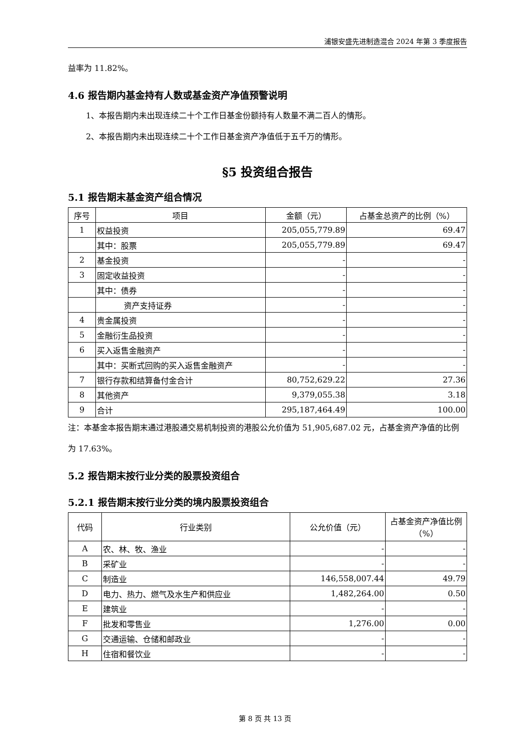浦银安盛先进制造混合 2024 年第 3 季度报告
益率为 11.82%。
4.6 报告期内基金持有人数或基金资产净值预警说明
1、本报告期内未出现连续二十个工作日基金份额持有人数量不满二百人的情形。
2、本报告期内未出现连续二十个工作日基金资产净值低于五千万的情形。
§5 投资组合报告
5.1 报告期末基金资产组合情况
| 序号 | 项目 | 金额（元） | 占基金总资产的比例（%） |
| --- | --- | --- | --- |
| 1 | 权益投资 | 205,055,779.89 | 69.47 |
| | 其中：股票 | 205,055,779.89 | 69.47 |
| 2 | 基金投资 | - | - |
| 3 | 固定收益投资 | - | - |
| | 其中：债券 | - | - |
| | 资产支持证券 | - | - |
| 4 | 贵金属投资 | - | - |
| 5 | 金融衍生品投资 | - | - |
| 6 | 买入返售金融资产 | - | - |
| | 其中：买断式回购的买入返售金融资产 | - | - |
| 7 | 银行存款和结算备付金合计 | 80,752,629.22 | 27.36 |
| 8 | 其他资产 | 9,379,055.38 | 3.18 |
| 9 | 合计 | 295,187,464.49 | 100.00 |
注：本基金本报告期末通过港股通交易机制投资的港股公允价值为 51,905,687.02 元，占基金资产净值的比例为 17.63%。
5.2 报告期末按行业分类的股票投资组合
5.2.1 报告期末按行业分类的境内股票投资组合
| 代码 | 行业类别 | 公允价值（元） | 占基金资产净值比例（%） |
| --- | --- | --- | --- |
| A | 农、林、牧、渔业 | - | - |
| B | 采矿业 | - | - |
| C | 制造业 | 146,558,007.44 | 49.79 |
| D | 电力、热力、燃气及水生产和供应业 | 1,482,264.00 | 0.50 |
| E | 建筑业 | - | - |
| F | 批发和零售业 | 1,276.00 | 0.00 |
| G | 交通运输、仓储和邮政业 | - | - |
| H | 住宿和餐饮业 | - | - |
第 8 页 共 13 页